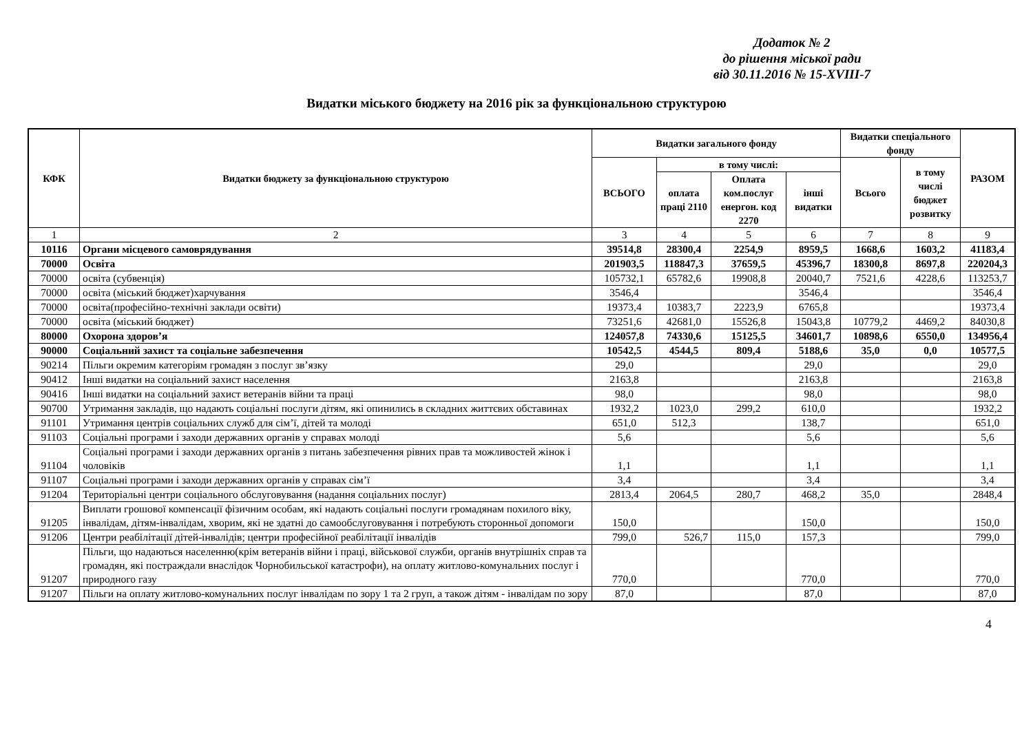Додаток № 2
до рішення міської ради
від 30.11.2016 № 15-XVIII-7
Видатки міського бюджету на 2016 рік за функціональною структурою
| КФК | Видатки бюджету за функціональною структурою | Видатки загального фонду | | | | Видатки спеціального фонду | | РАЗОМ |
| --- | --- | --- | --- | --- | --- | --- | --- | --- |
| | | ВСЬОГО | в тому числі: | | | Всього | в тому числі бюджет розвитку | |
| | | | оплата праці 2110 | Оплата ком.послуг енергон. код 2270 | інші видатки | | | |
| 1 | 2 | 3 | 4 | 5 | 6 | 7 | 8 | 9 |
| 10116 | Органи місцевого самоврядування | 39514,8 | 28300,4 | 2254,9 | 8959,5 | 1668,6 | 1603,2 | 41183,4 |
| 70000 | Освіта | 201903,5 | 118847,3 | 37659,5 | 45396,7 | 18300,8 | 8697,8 | 220204,3 |
| 70000 | освіта (субвенція) | 105732,1 | 65782,6 | 19908,8 | 20040,7 | 7521,6 | 4228,6 | 113253,7 |
| 70000 | освіта (міський бюджет)харчування | 3546,4 | | | 3546,4 | | | 3546,4 |
| 70000 | освіта(професійно-технічні заклади освіти) | 19373,4 | 10383,7 | 2223,9 | 6765,8 | | | 19373,4 |
| 70000 | освіта (міський бюджет) | 73251,6 | 42681,0 | 15526,8 | 15043,8 | 10779,2 | 4469,2 | 84030,8 |
| 80000 | Охорона здоров’я | 124057,8 | 74330,6 | 15125,5 | 34601,7 | 10898,6 | 6550,0 | 134956,4 |
| 90000 | Соціальний захист та соціальне забезпечення | 10542,5 | 4544,5 | 809,4 | 5188,6 | 35,0 | 0,0 | 10577,5 |
| 90214 | Пільги окремим категоріям громадян з послуг зв’язку | 29,0 | | | 29,0 | | | 29,0 |
| 90412 | Інші видатки на соціальний захист населення | 2163,8 | | | 2163,8 | | | 2163,8 |
| 90416 | Інші видатки на соціальний захист ветеранів війни та праці | 98,0 | | | 98,0 | | | 98,0 |
| 90700 | Утримання закладів, що надають соціальні послуги дітям, які опинились в складних життєвих обставинах | 1932,2 | 1023,0 | 299,2 | 610,0 | | | 1932,2 |
| 91101 | Утримання центрів соціальних служб для сім’ї, дітей та молоді | 651,0 | 512,3 | | 138,7 | | | 651,0 |
| 91103 | Соціальні програми і заходи державних органів у справах молоді | 5,6 | | | 5,6 | | | 5,6 |
| 91104 | Соціальні програми і заходи державних органів з питань забезпечення рівних прав та можливостей жінок і чоловіків | 1,1 | | | 1,1 | | | 1,1 |
| 91107 | Соціальні програми і заходи державних органів у справах сім’ї | 3,4 | | | 3,4 | | | 3,4 |
| 91204 | Територіальні центри соціального обслуговування (надання соціальних послуг) | 2813,4 | 2064,5 | 280,7 | 468,2 | 35,0 | | 2848,4 |
| 91205 | Виплати грошової компенсації фізичним особам, які надають соціальні послуги громадянам похилого віку, інвалідам, дітям-інвалідам, хворим, які не здатні до самообслуговування і потребують сторонньої допомоги | 150,0 | | | 150,0 | | | 150,0 |
| 91206 | Центри реабілітації дітей-інвалідів; центри професійної реабілітації інвалідів | 799,0 | 526,7 | 115,0 | 157,3 | | | 799,0 |
| 91207 | Пільги, що надаються населенню(крім ветеранів війни і праці, військової служби, органів внутрішніх справ та громадян, які постраждали внаслідок Чорнобильської катастрофи), на оплату житлово-комунальних послуг і природного газу | 770,0 | | | 770,0 | | | 770,0 |
| 91207 | Пільги на оплату житлово-комунальних послуг інвалідам по зору 1 та 2 груп, а також дітям - інвалідам по зору | 87,0 | | | 87,0 | | | 87,0 |
4